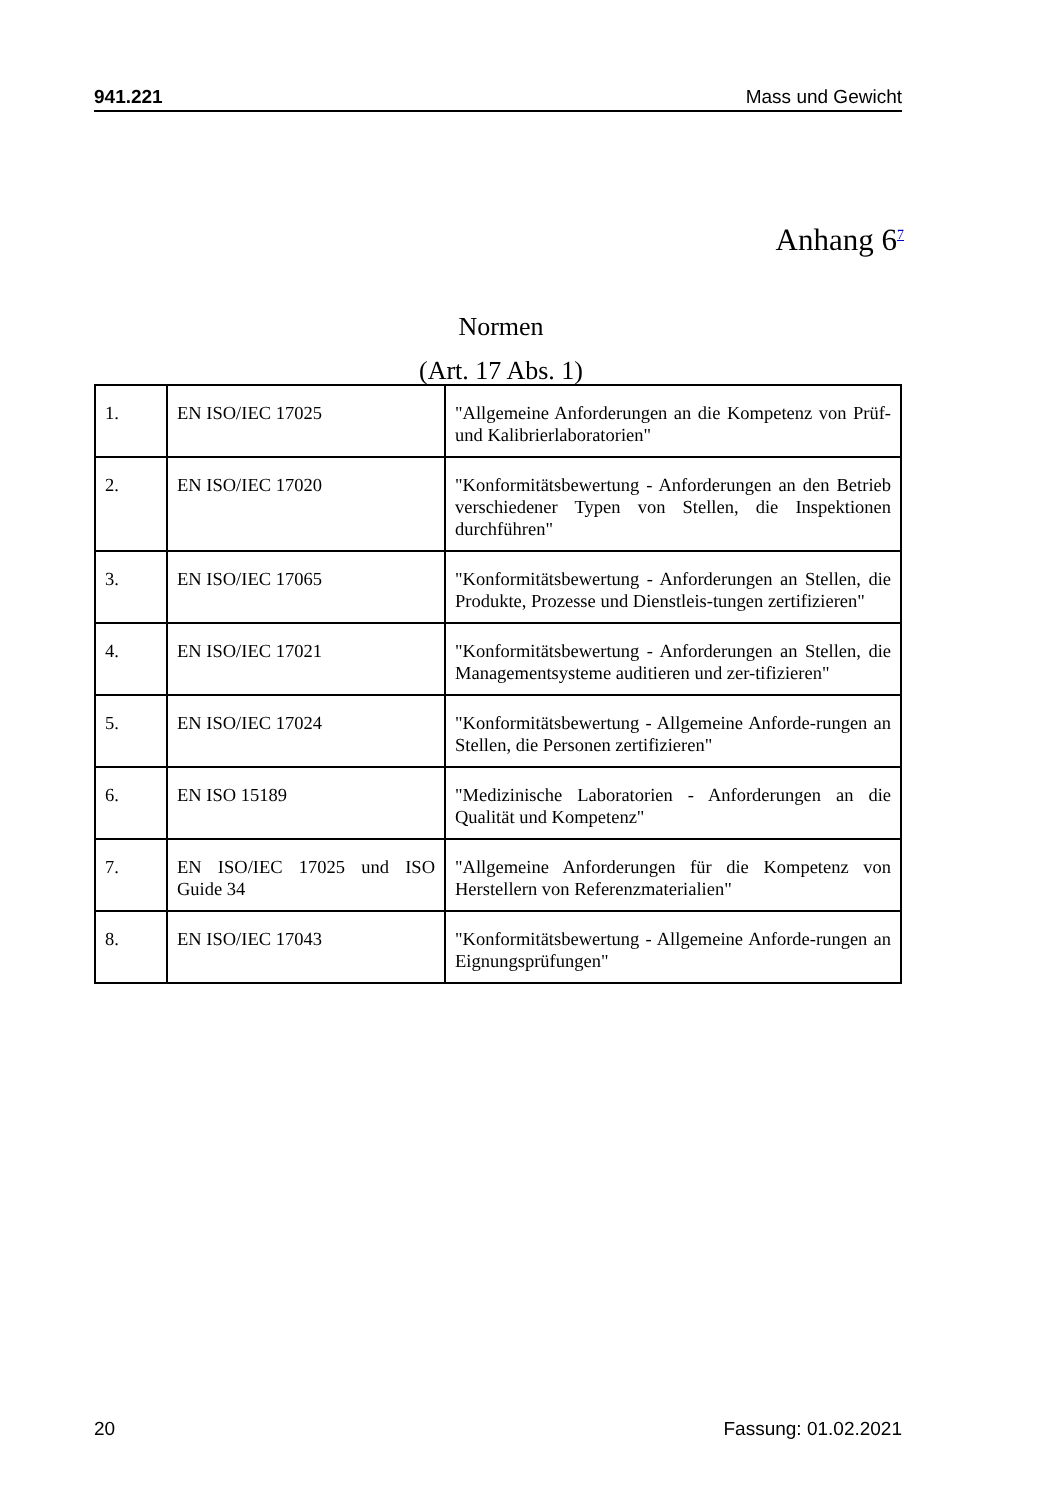941.221 Mass und Gewicht
Anhang 6<sup>7</sup>
Normen
(Art. 17 Abs. 1)
| 1. | EN ISO/IEC 17025 | "Allgemeine Anforderungen an die Kompetenz von Prüf- und Kalibrierlaboratorien" |
| 2. | EN ISO/IEC 17020 | "Konformitätsbewertung - Anforderungen an den Betrieb verschiedener Typen von Stellen, die Inspektionen durchführen" |
| 3. | EN ISO/IEC 17065 | "Konformitätsbewertung - Anforderungen an Stellen, die Produkte, Prozesse und Dienstleis-tungen zertifizieren" |
| 4. | EN ISO/IEC 17021 | "Konformitätsbewertung - Anforderungen an Stellen, die Managementsysteme auditieren und zer-tifizieren" |
| 5. | EN ISO/IEC 17024 | "Konformitätsbewertung - Allgemeine Anforde-rungen an Stellen, die Personen zertifizieren" |
| 6. | EN ISO 15189 | "Medizinische Laboratorien - Anforderungen an die Qualität und Kompetenz" |
| 7. | EN ISO/IEC 17025 und ISO Guide 34 | "Allgemeine Anforderungen für die Kompetenz von Herstellern von Referenzmaterialien" |
| 8. | EN ISO/IEC 17043 | "Konformitätsbewertung - Allgemeine Anforde-rungen an Eignungsprüfungen" |
20 Fassung: 01.02.2021